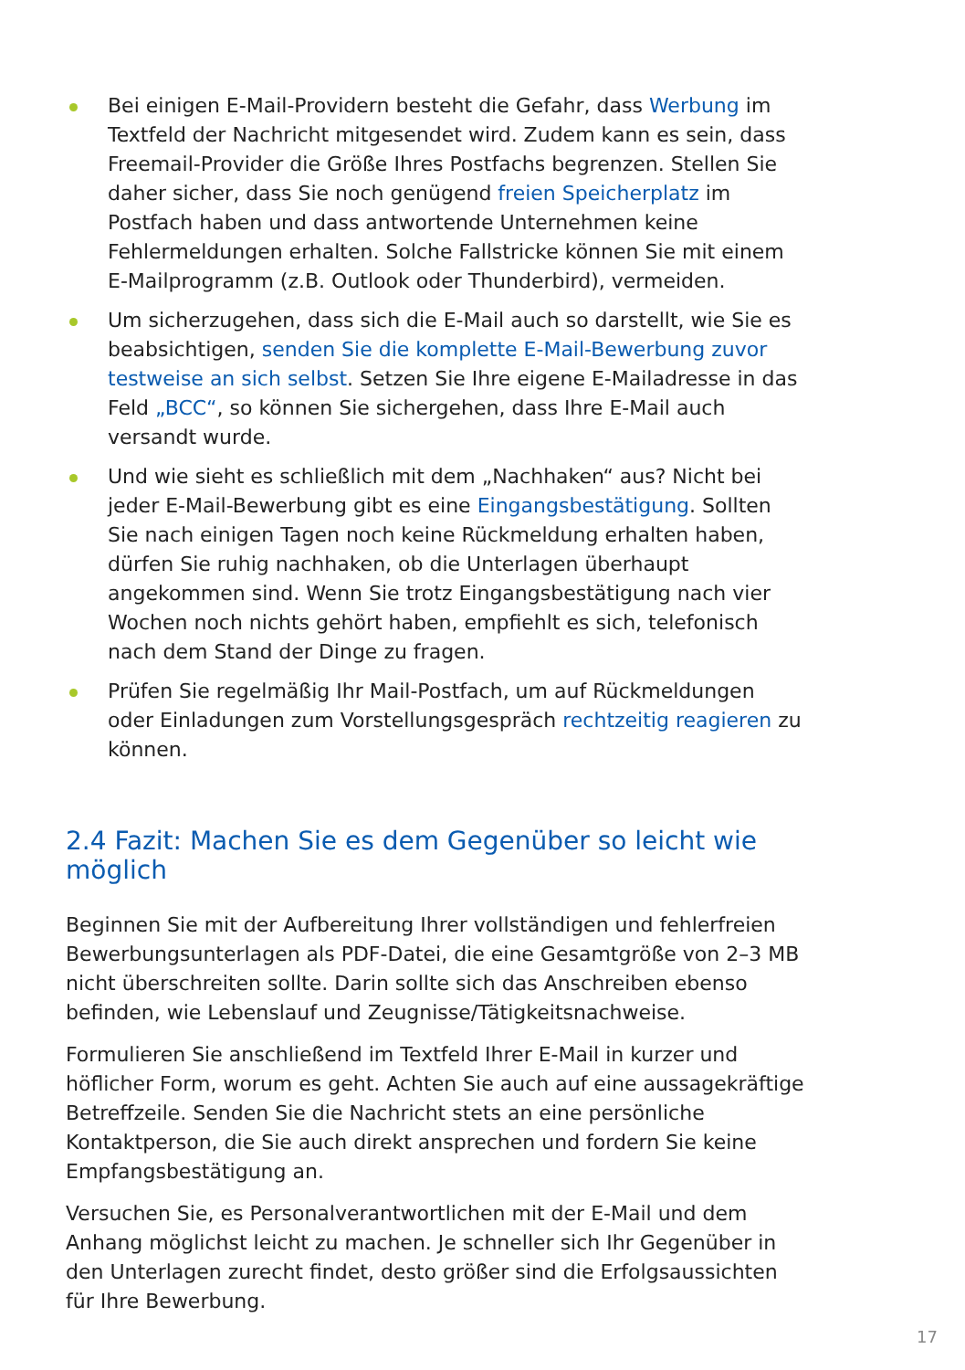Bei einigen E-Mail-Providern besteht die Gefahr, dass Werbung im Text­feld der Nachricht mitgesendet wird. Zudem kann es sein, dass Freemail-Provider die Größe Ihres Postfachs begrenzen. Stellen Sie daher sicher, dass Sie noch genügend freien Speicherplatz im Postfach haben und dass antwortende Unternehmen keine Fehlermeldungen erhalten. Solche Fallstricke können Sie mit einem E-Mailprogramm (z.B. Outlook oder Thunderbird), vermeiden.
Um sicherzugehen, dass sich die E-Mail auch so darstellt, wie Sie es beab­sichtigen, senden Sie die komplette E-Mail-Bewerbung zuvor testweise an sich selbst. Setzen Sie Ihre eigene E-Mailadresse in das Feld „BCC“, so können Sie sichergehen, dass Ihre E-Mail auch versandt wurde.
Und wie sieht es schließlich mit dem „Nachhaken“ aus? Nicht bei jeder E-Mail-Bewerbung gibt es eine Eingangsbestätigung. Sollten Sie nach einigen Tagen noch keine Rückmeldung erhalten haben, dürfen Sie ruhig nachhaken, ob die Unterlagen überhaupt angekommen sind. Wenn Sie trotz Eingangsbestätigung nach vier Wochen noch nichts gehört haben, empfiehlt es sich, telefonisch nach dem Stand der Dinge zu fragen.
Prüfen Sie regelmäßig Ihr Mail-Postfach, um auf Rückmeldungen oder Einladungen zum Vorstellungsgespräch rechtzeitig reagieren zu können.
2.4 Fazit: Machen Sie es dem Gegenüber so leicht wie möglich
Beginnen Sie mit der Aufbereitung Ihrer vollständigen und fehlerfreien Bewerbungsunterlagen als PDF-Datei, die eine Gesamtgröße von 2–3 MB nicht überschreiten sollte. Darin sollte sich das Anschreiben ebenso befinden, wie Lebenslauf und Zeugnisse/Tätigkeitsnachweise.
Formulieren Sie anschließend im Textfeld Ihrer E-Mail in kurzer und höflicher Form, worum es geht. Achten Sie auch auf eine aussagekräftige Betreffzeile. Senden Sie die Nachricht stets an eine persönliche Kontaktperson, die Sie auch direkt ansprechen und fordern Sie keine Empfangsbestätigung an.
Versuchen Sie, es Personalverantwortlichen mit der E-Mail und dem Anhang möglichst leicht zu machen. Je schneller sich Ihr Gegenüber in den Unterlagen zurecht findet, desto größer sind die Erfolgsaussichten für Ihre Bewerbung.
17